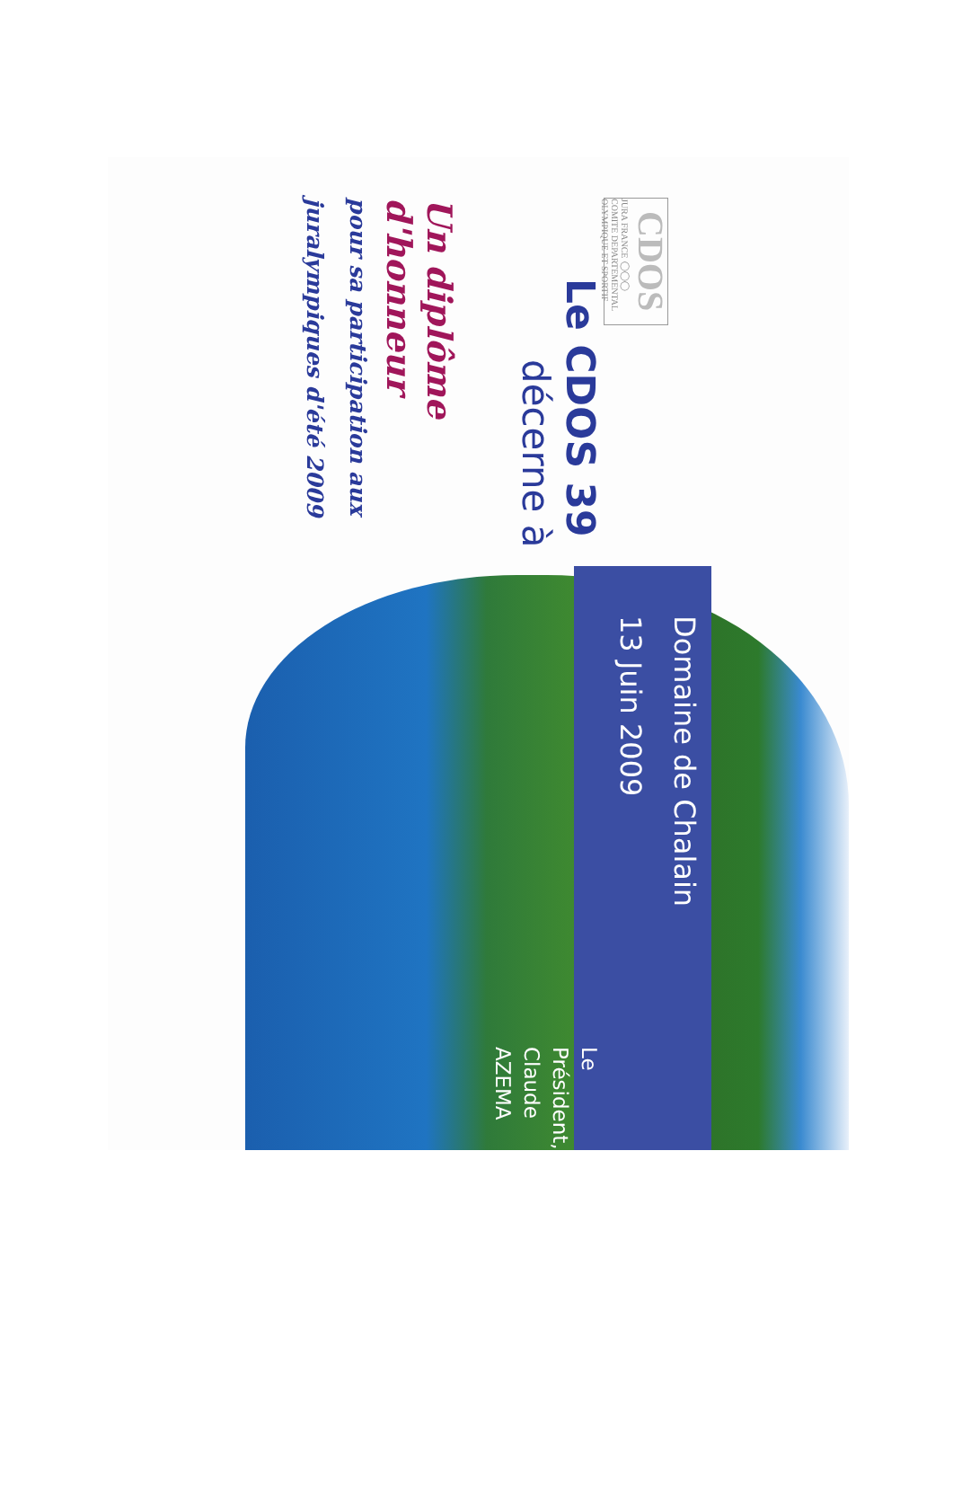CDOS
JURA FRANCE ◯◯◯ COMITE DEPARTEMENTAL OLYMPIQUE ET SPORTIF
Le CDOS 39
décerne à
Un diplôme d'honneur
pour sa participation aux
juralympiques d'été 2009
Domaine de Chalain
13 Juin 2009
Le Président,
Claude AZEMA